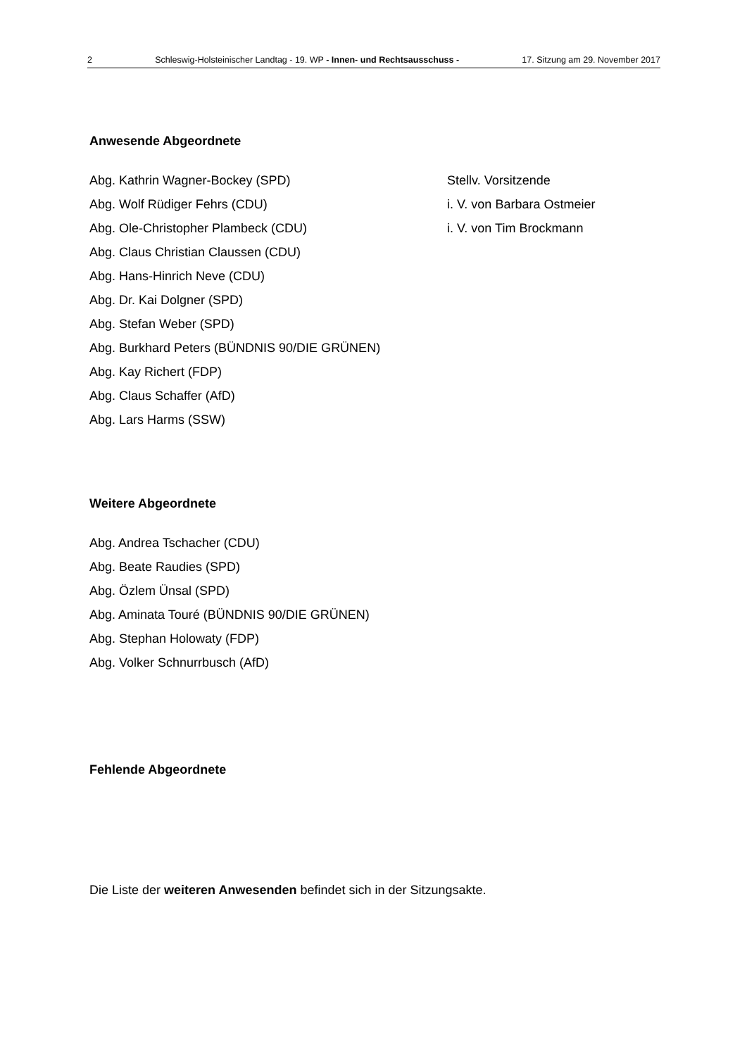2 Schleswig-Holsteinischer Landtag - 19. WP - Innen- und Rechtsausschuss - 17. Sitzung am 29. November 2017
Anwesende Abgeordnete
Abg. Kathrin Wagner-Bockey (SPD) Stellv. Vorsitzende
Abg. Wolf Rüdiger Fehrs (CDU) i. V. von Barbara Ostmeier
Abg. Ole-Christopher Plambeck (CDU) i. V. von Tim Brockmann
Abg. Claus Christian Claussen (CDU)
Abg. Hans-Hinrich Neve (CDU)
Abg. Dr. Kai Dolgner (SPD)
Abg. Stefan Weber (SPD)
Abg. Burkhard Peters (BÜNDNIS 90/DIE GRÜNEN)
Abg. Kay Richert (FDP)
Abg. Claus Schaffer (AfD)
Abg. Lars Harms (SSW)
Weitere Abgeordnete
Abg. Andrea Tschacher (CDU)
Abg. Beate Raudies (SPD)
Abg. Özlem Ünsal (SPD)
Abg. Aminata Touré (BÜNDNIS 90/DIE GRÜNEN)
Abg. Stephan Holowaty (FDP)
Abg. Volker Schnurrbusch (AfD)
Fehlende Abgeordnete
Die Liste der weiteren Anwesenden befindet sich in der Sitzungsakte.